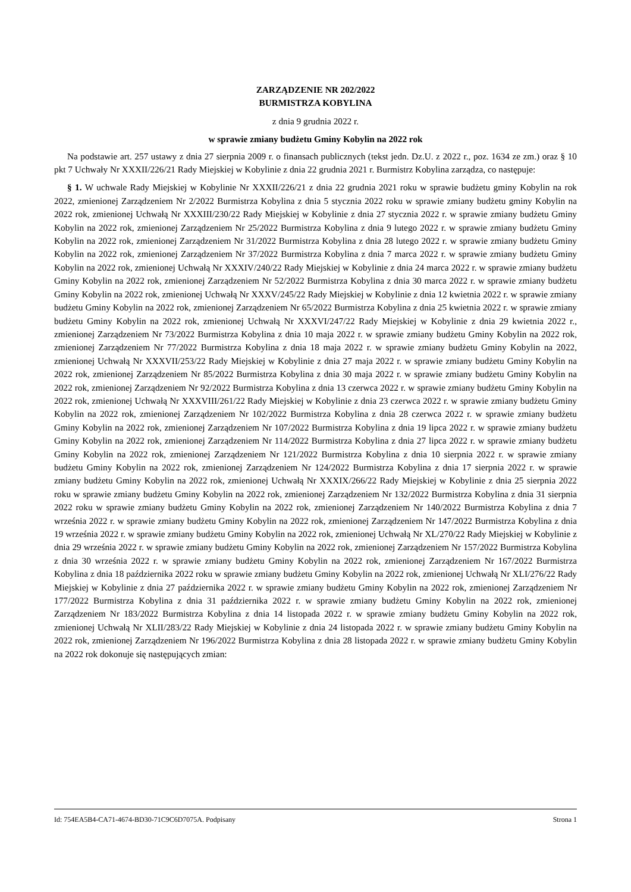ZARZĄDZENIE NR 202/2022
BURMISTRZA KOBYLINA
z dnia 9 grudnia 2022 r.
w sprawie zmiany budżetu Gminy Kobylin na 2022 rok
Na podstawie art. 257 ustawy z dnia 27 sierpnia 2009 r. o finansach publicznych (tekst jedn. Dz.U. z 2022 r., poz. 1634 ze zm.) oraz § 10 pkt 7 Uchwały Nr XXXII/226/21 Rady Miejskiej w Kobylinie z dnia 22 grudnia 2021 r. Burmistrz Kobylina zarządza, co następuje:
§ 1. W uchwale Rady Miejskiej w Kobylinie Nr XXXII/226/21 z dnia 22 grudnia 2021 roku w sprawie budżetu gminy Kobylin na rok 2022, zmienionej Zarządzeniem Nr 2/2022 Burmistrza Kobylina z dnia 5 stycznia 2022 roku w sprawie zmiany budżetu gminy Kobylin na 2022 rok, zmienionej Uchwałą Nr XXXIII/230/22 Rady Miejskiej w Kobylinie z dnia 27 stycznia 2022 r. w sprawie zmiany budżetu Gminy Kobylin na 2022 rok, zmienionej Zarządzeniem Nr 25/2022 Burmistrza Kobylina z dnia 9 lutego 2022 r. w sprawie zmiany budżetu Gminy Kobylin na 2022 rok, zmienionej Zarządzeniem Nr 31/2022 Burmistrza Kobylina z dnia 28 lutego 2022 r. w sprawie zmiany budżetu Gminy Kobylin na 2022 rok, zmienionej Zarządzeniem Nr 37/2022 Burmistrza Kobylina z dnia 7 marca 2022 r. w sprawie zmiany budżetu Gminy Kobylin na 2022 rok, zmienionej Uchwałą Nr XXXIV/240/22 Rady Miejskiej w Kobylinie z dnia 24 marca 2022 r. w sprawie zmiany budżetu Gminy Kobylin na 2022 rok, zmienionej Zarządzeniem Nr 52/2022 Burmistrza Kobylina z dnia 30 marca 2022 r. w sprawie zmiany budżetu Gminy Kobylin na 2022 rok, zmienionej Uchwałą Nr XXXV/245/22 Rady Miejskiej w Kobylinie z dnia 12 kwietnia 2022 r. w sprawie zmiany budżetu Gminy Kobylin na 2022 rok, zmienionej Zarządzeniem Nr 65/2022 Burmistrza Kobylina z dnia 25 kwietnia 2022 r. w sprawie zmiany budżetu Gminy Kobylin na 2022 rok, zmienionej Uchwałą Nr XXXVI/247/22 Rady Miejskiej w Kobylinie z dnia 29 kwietnia 2022 r., zmienionej Zarządzeniem Nr 73/2022 Burmistrza Kobylina z dnia 10 maja 2022 r. w sprawie zmiany budżetu Gminy Kobylin na 2022 rok, zmienionej Zarządzeniem Nr 77/2022 Burmistrza Kobylina z dnia 18 maja 2022 r. w sprawie zmiany budżetu Gminy Kobylin na 2022, zmienionej Uchwałą Nr XXXVII/253/22 Rady Miejskiej w Kobylinie z dnia 27 maja 2022 r. w sprawie zmiany budżetu Gminy Kobylin na 2022 rok, zmienionej Zarządzeniem Nr 85/2022 Burmistrza Kobylina z dnia 30 maja 2022 r. w sprawie zmiany budżetu Gminy Kobylin na 2022 rok, zmienionej Zarządzeniem Nr 92/2022 Burmistrza Kobylina z dnia 13 czerwca 2022 r. w sprawie zmiany budżetu Gminy Kobylin na 2022 rok, zmienionej Uchwałą Nr XXXVIII/261/22 Rady Miejskiej w Kobylinie z dnia 23 czerwca 2022 r. w sprawie zmiany budżetu Gminy Kobylin na 2022 rok, zmienionej Zarządzeniem Nr 102/2022 Burmistrza Kobylina z dnia 28 czerwca 2022 r. w sprawie zmiany budżetu Gminy Kobylin na 2022 rok, zmienionej Zarządzeniem Nr 107/2022 Burmistrza Kobylina z dnia 19 lipca 2022 r. w sprawie zmiany budżetu Gminy Kobylin na 2022 rok, zmienionej Zarządzeniem Nr 114/2022 Burmistrza Kobylina z dnia 27 lipca 2022 r. w sprawie zmiany budżetu Gminy Kobylin na 2022 rok, zmienionej Zarządzeniem Nr 121/2022 Burmistrza Kobylina z dnia 10 sierpnia 2022 r. w sprawie zmiany budżetu Gminy Kobylin na 2022 rok, zmienionej Zarządzeniem Nr 124/2022 Burmistrza Kobylina z dnia 17 sierpnia 2022 r. w sprawie zmiany budżetu Gminy Kobylin na 2022 rok, zmienionej Uchwałą Nr XXXIX/266/22 Rady Miejskiej w Kobylinie z dnia 25 sierpnia 2022 roku w sprawie zmiany budżetu Gminy Kobylin na 2022 rok, zmienionej Zarządzeniem Nr 132/2022 Burmistrza Kobylina z dnia 31 sierpnia 2022 roku w sprawie zmiany budżetu Gminy Kobylin na 2022 rok, zmienionej Zarządzeniem Nr 140/2022 Burmistrza Kobylina z dnia 7 września 2022 r. w sprawie zmiany budżetu Gminy Kobylin na 2022 rok, zmienionej Zarządzeniem Nr 147/2022 Burmistrza Kobylina z dnia 19 września 2022 r. w sprawie zmiany budżetu Gminy Kobylin na 2022 rok, zmienionej Uchwałą Nr XL/270/22 Rady Miejskiej w Kobylinie z dnia 29 września 2022 r. w sprawie zmiany budżetu Gminy Kobylin na 2022 rok, zmienionej Zarządzeniem Nr 157/2022 Burmistrza Kobylina z dnia 30 września 2022 r. w sprawie zmiany budżetu Gminy Kobylin na 2022 rok, zmienionej Zarządzeniem Nr 167/2022 Burmistrza Kobylina z dnia 18 października 2022 roku w sprawie zmiany budżetu Gminy Kobylin na 2022 rok, zmienionej Uchwałą Nr XLI/276/22 Rady Miejskiej w Kobylinie z dnia 27 października 2022 r. w sprawie zmiany budżetu Gminy Kobylin na 2022 rok, zmienionej Zarządzeniem Nr 177/2022 Burmistrza Kobylina z dnia 31 października 2022 r. w sprawie zmiany budżetu Gminy Kobylin na 2022 rok, zmienionej Zarządzeniem Nr 183/2022 Burmistrza Kobylina z dnia 14 listopada 2022 r. w sprawie zmiany budżetu Gminy Kobylin na 2022 rok, zmienionej Uchwałą Nr XLII/283/22 Rady Miejskiej w Kobylinie z dnia 24 listopada 2022 r. w sprawie zmiany budżetu Gminy Kobylin na 2022 rok, zmienionej Zarządzeniem Nr 196/2022 Burmistrza Kobylina z dnia 28 listopada 2022 r. w sprawie zmiany budżetu Gminy Kobylin na 2022 rok dokonuje się następujących zmian:
Id: 754EA5B4-CA71-4674-BD30-71C9C6D7075A. Podpisany Strona 1